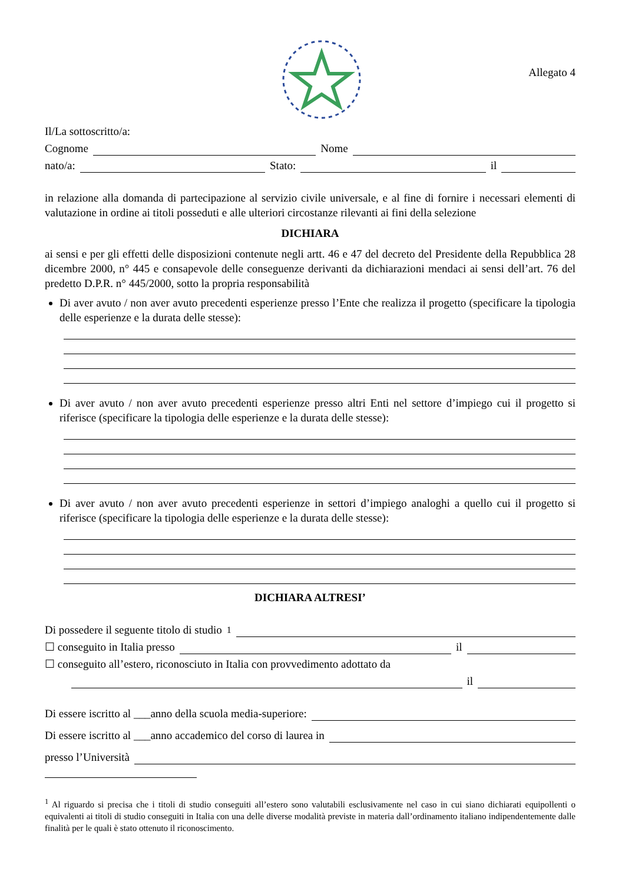Allegato 4
Il/La sottoscritto/a:
Cognome Nome
nato/a: Stato: il
in relazione alla domanda di partecipazione al servizio civile universale, e al fine di fornire i necessari elementi di valutazione in ordine ai titoli posseduti e alle ulteriori circostanze rilevanti ai fini della selezione
DICHIARA
ai sensi e per gli effetti delle disposizioni contenute negli artt. 46 e 47 del decreto del Presidente della Repubblica 28 dicembre 2000, n° 445 e consapevole delle conseguenze derivanti da dichiarazioni mendaci ai sensi dell’art. 76 del predetto D.P.R. n° 445/2000, sotto la propria responsabilità
Di aver avuto / non aver avuto precedenti esperienze presso l’Ente che realizza il progetto (specificare la tipologia delle esperienze e la durata delle stesse):
Di aver avuto / non aver avuto precedenti esperienze presso altri Enti nel settore d’impiego cui il progetto si riferisce (specificare la tipologia delle esperienze e la durata delle stesse):
Di aver avuto / non aver avuto precedenti esperienze in settori d’impiego analoghi a quello cui il progetto si riferisce (specificare la tipologia delle esperienze e la durata delle stesse):
DICHIARA ALTRESI’
Di possedere il seguente titolo di studio<sup>1</sup>
☐ conseguito in Italia presso il
☐ conseguito all’estero, riconosciuto in Italia con provvedimento adottato da
il
Di essere iscritto al ___anno della scuola media-superiore:
Di essere iscritto al ___anno accademico del corso di laurea in
presso l’Università
<sup>1</sup> Al riguardo si precisa che i titoli di studio conseguiti all’estero sono valutabili esclusivamente nel caso in cui siano dichiarati equipollenti o equivalenti ai titoli di studio conseguiti in Italia con una delle diverse modalità previste in materia dall’ordinamento italiano indipendentemente dalle finalità per le quali è stato ottenuto il riconoscimento.